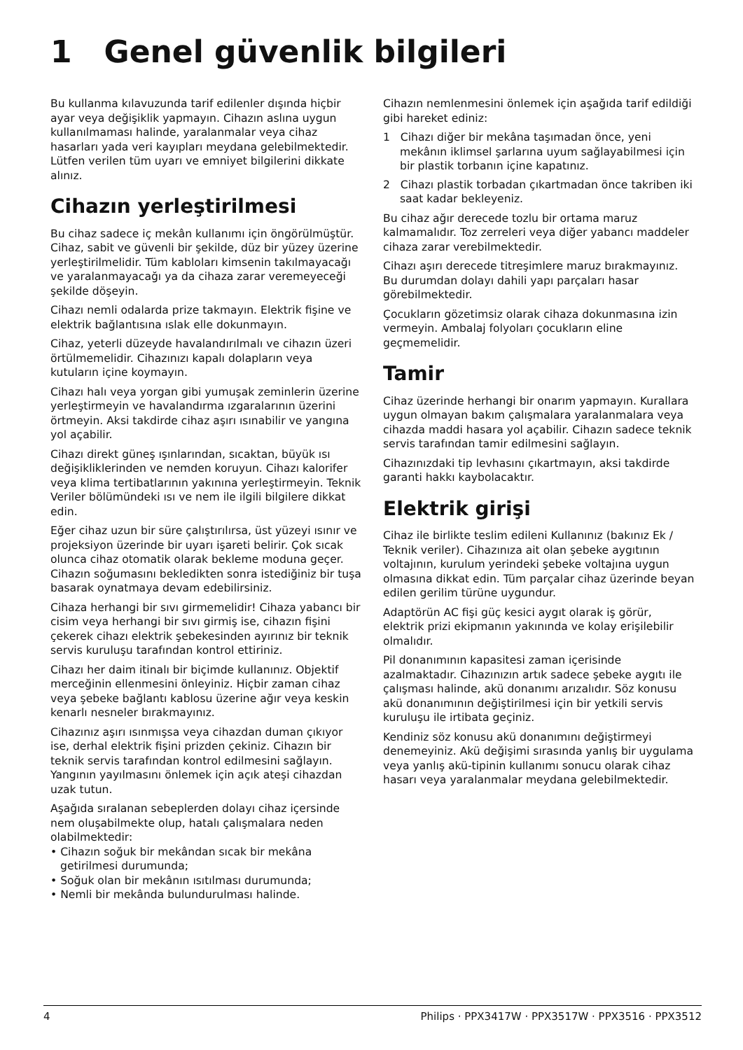1 Genel güvenlik bilgileri
Bu kullanma kılavuzunda tarif edilenler dışında hiçbir ayar veya değişiklik yapmayın. Cihazın aslına uygun kullanılmaması halinde, yaralanmalar veya cihaz hasarları yada veri kayıpları meydana gelebilmektedir. Lütfen verilen tüm uyarı ve emniyet bilgilerini dikkate alınız.
Cihazın yerleştirilmesi
Bu cihaz sadece iç mekân kullanımı için öngörülmüştür. Cihaz, sabit ve güvenli bir şekilde, düz bir yüzey üzerine yerleştirilmelidir. Tüm kabloları kimsenin takılmayacağı ve yaralanmayacağı ya da cihaza zarar veremeyeceği şekilde döşeyin.
Cihazı nemli odalarda prize takmayın. Elektrik fişine ve elektrik bağlantısına ıslak elle dokunmayın.
Cihaz, yeterli düzeyde havalandırılmalı ve cihazın üzeri örtülmemelidir. Cihazınızı kapalı dolapların veya kutuların içine koymayın.
Cihazı halı veya yorgan gibi yumuşak zeminlerin üzerine yerleştirmeyin ve havalandırma ızgaralarının üzerini örtmeyin. Aksi takdirde cihaz aşırı ısınabilir ve yangına yol açabilir.
Cihazı direkt güneş ışınlarından, sıcaktan, büyük ısı değişikliklerinden ve nemden koruyun. Cihazı kalorifer veya klima tertibatlarının yakınına yerleştirmeyin. Teknik Veriler bölümündeki ısı ve nem ile ilgili bilgilere dikkat edin.
Eğer cihaz uzun bir süre çalıştırılırsa, üst yüzeyi ısınır ve projeksiyon üzerinde bir uyarı işareti belirir. Çok sıcak olunca cihaz otomatik olarak bekleme moduna geçer. Cihazın soğumasını bekledikten sonra istediğiniz bir tuşa basarak oynatmaya devam edebilirsiniz.
Cihaza herhangi bir sıvı girmemelidir! Cihaza yabancı bir cisim veya herhangi bir sıvı girmiş ise, cihazın fişini çekerek cihazı elektrik şebekesinden ayırınız bir teknik servis kuruluşu tarafından kontrol ettiriniz.
Cihazı her daim itinalı bir biçimde kullanınız. Objektif merceğinin ellenmesini önleyiniz. Hiçbir zaman cihaz veya şebeke bağlantı kablosu üzerine ağır veya keskin kenarlı nesneler bırakmayınız.
Cihazınız aşırı ısınmışsa veya cihazdan duman çıkıyor ise, derhal elektrik fişini prizden çekiniz. Cihazın bir teknik servis tarafından kontrol edilmesini sağlayın. Yangının yayılmasını önlemek için açık ateşi cihazdan uzak tutun.
Aşağıda sıralanan sebeplerden dolayı cihaz içersinde nem oluşabilmekte olup, hatalı çalışmalara neden olabilmektedir:
• Cihazın soğuk bir mekândan sıcak bir mekâna getirilmesi durumunda;
• Soğuk olan bir mekânın ısıtılması durumunda;
• Nemli bir mekânda bulundurulması halinde.
Cihazın nemlenmesini önlemek için aşağıda tarif edildiği gibi hareket ediniz:
1 Cihazı diğer bir mekâna taşımadan önce, yeni mekânın iklimsel şarlarına uyum sağlayabilmesi için bir plastik torbanın içine kapatınız.
2 Cihazı plastik torbadan çıkartmadan önce takriben iki saat kadar bekleyeniz.
Bu cihaz ağır derecede tozlu bir ortama maruz kalmamalıdır. Toz zerreleri veya diğer yabancı maddeler cihaza zarar verebilmektedir.
Cihazı aşırı derecede titreşimlere maruz bırakmayınız. Bu durumdan dolayı dahili yapı parçaları hasar görebilmektedir.
Çocukların gözetimsiz olarak cihaza dokunmasına izin vermeyin. Ambalaj folyoları çocukların eline geçmemelidir.
Tamir
Cihaz üzerinde herhangi bir onarım yapmayın. Kurallara uygun olmayan bakım çalışmalara yaralanmalara veya cihazda maddi hasara yol açabilir. Cihazın sadece teknik servis tarafından tamir edilmesini sağlayın.
Cihazınızdaki tip levhasını çıkartmayın, aksi takdirde garanti hakkı kaybolacaktır.
Elektrik girişi
Cihaz ile birlikte teslim edileni Kullanınız (bakınız Ek / Teknik veriler). Cihazınıza ait olan şebeke aygıtının voltajının, kurulum yerindeki şebeke voltajına uygun olmasına dikkat edin. Tüm parçalar cihaz üzerinde beyan edilen gerilim türüne uygundur.
Adaptörün AC fişi güç kesici aygıt olarak iş görür, elektrik prizi ekipmanın yakınında ve kolay erişilebilir olmalıdır.
Pil donanımının kapasitesi zaman içerisinde azalmaktadır. Cihazınızın artık sadece şebeke aygıtı ile çalışması halinde, akü donanımı arızalıdır. Söz konusu akü donanımının değiştirilmesi için bir yetkili servis kuruluşu ile irtibata geçiniz.
Kendiniz söz konusu akü donanımını değiştirmeyi denemeyiniz. Akü değişimi sırasında yanlış bir uygulama veya yanlış akü-tipinin kullanımı sonucu olarak cihaz hasarı veya yaralanmalar meydana gelebilmektedir.
4 Philips · PPX3417W · PPX3517W · PPX3516 · PPX3512